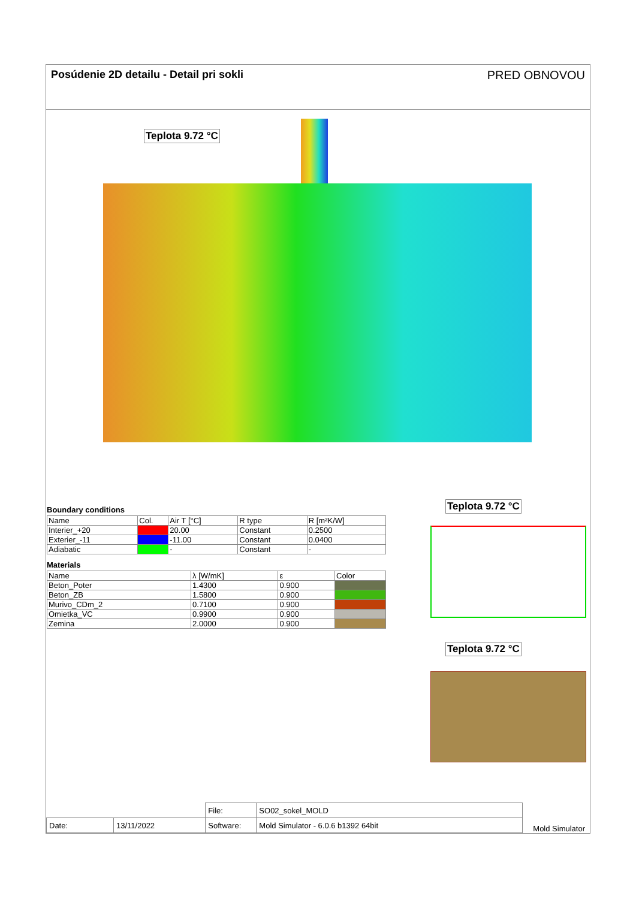Posúdenie 2D detailu - Detail pri sokli PRED OBNOVOU
Teplota 9.72 °C
Boundary conditions
| Name | Col. | Air T [°C] | R type | R [m²K/W] |
| --- | --- | --- | --- | --- |
| Interier_+20 | | 20.00 | Constant | 0.2500 |
| Exterier_-11 | | -11.00 | Constant | 0.0400 |
| Adiabatic | | - | Constant | - |
Materials
| Name | λ [W/mK] | ε | Color |
| --- | --- | --- | --- |
| Beton_Poter | 1.4300 | 0.900 | |
| Beton_ZB | 1.5800 | 0.900 | |
| Murivo_CDm_2 | 0.7100 | 0.900 | |
| Omietka_VC | 0.9900 | 0.900 | |
| Zemina | 2.0000 | 0.900 | |
Teplota 9.72 °C
Teplota 9.72 °C
| | | File: | SO02_sokel_MOLD |
| Date: | 13/11/2022 | Software: | Mold Simulator - 6.0.6 b1392 64bit |
Mold Simulator